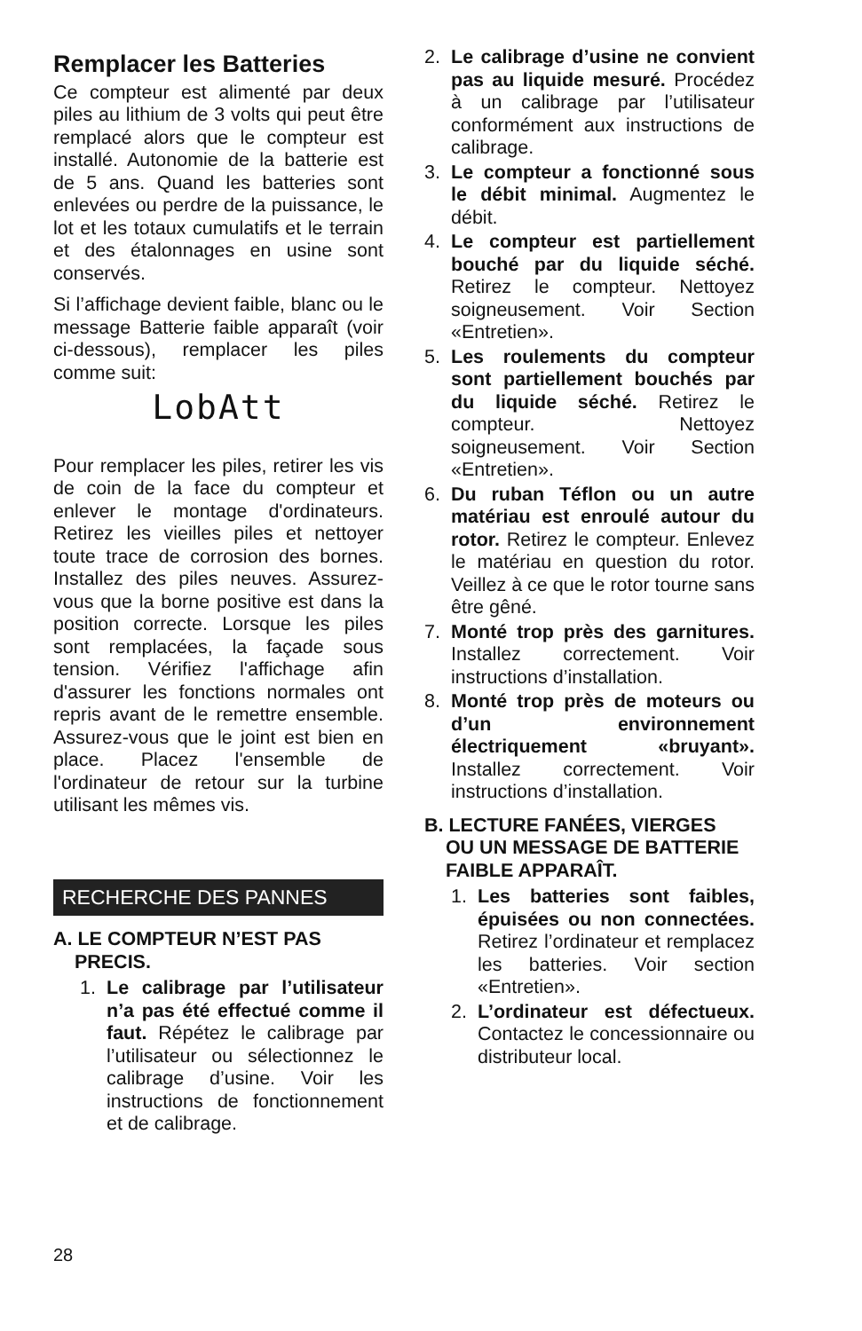Remplacer les Batteries
Ce compteur est alimenté par deux piles au lithium de 3 volts qui peut être remplacé alors que le compteur est installé. Autonomie de la batterie est de 5 ans. Quand les batteries sont enlevées ou perdre de la puissance, le lot et les totaux cumulatifs et le terrain et des étalonnages en usine sont conservés.
Si l’affichage devient faible, blanc ou le message Batterie faible apparaît (voir ci-dessous), remplacer les piles comme suit:
LobAtt
Pour remplacer les piles, retirer les vis de coin de la face du compteur et enlever le montage d'ordinateurs. Retirez les vieilles piles et nettoyer toute trace de corrosion des bornes. Installez des piles neuves. Assurez-vous que la borne positive est dans la position correcte. Lorsque les piles sont remplacées, la façade sous tension. Vérifiez l'affichage afin d'assurer les fonctions normales ont repris avant de le remettre ensemble. Assurez-vous que le joint est bien en place. Placez l'ensemble de l'ordinateur de retour sur la turbine utilisant les mêmes vis.
RECHERCHE DES PANNES
A. LE COMPTEUR N’EST PAS
PRECIS.
1. Le calibrage par l’utilisateur n’a pas été effectué comme il faut. Répétez le calibrage par l’utilisateur ou sélectionnez le calibrage d’usine. Voir les instructions de fonctionnement et de calibrage.
2. Le calibrage d’usine ne convient pas au liquide mesuré. Procédez à un calibrage par l’utilisateur conformément aux instructions de calibrage.
3. Le compteur a fonctionné sous le débit minimal. Augmentez le débit.
4. Le compteur est partiellement bouché par du liquide séché. Retirez le compteur. Nettoyez soigneusement. Voir Section «Entretien».
5. Les roulements du compteur sont partiellement bouchés par du liquide séché. Retirez le compteur. Nettoyez soigneusement. Voir Section «Entretien».
6. Du ruban Téflon ou un autre matériau est enroulé autour du rotor. Retirez le compteur. Enlevez le matériau en question du rotor. Veillez à ce que le rotor tourne sans être gêné.
7. Monté trop près des garni­tures. Installez correctement. Voir instructions d’installation.
8. Monté trop près de moteurs ou d’un environnement électriquement «bruyant». Installez correctement. Voir instructions d’installation.
B. LECTURE FANÉES, VIERGES
OU UN MESSAGE DE BATTERIE
FAIBLE APPARAÎT.
1. Les batteries sont faibles, épuisées ou non connectées. Retirez l’ordinateur et remplacez les batteries. Voir section «Entretien».
2. L’ordinateur est défectueux. Contactez le concessionnaire ou distributeur local.
28